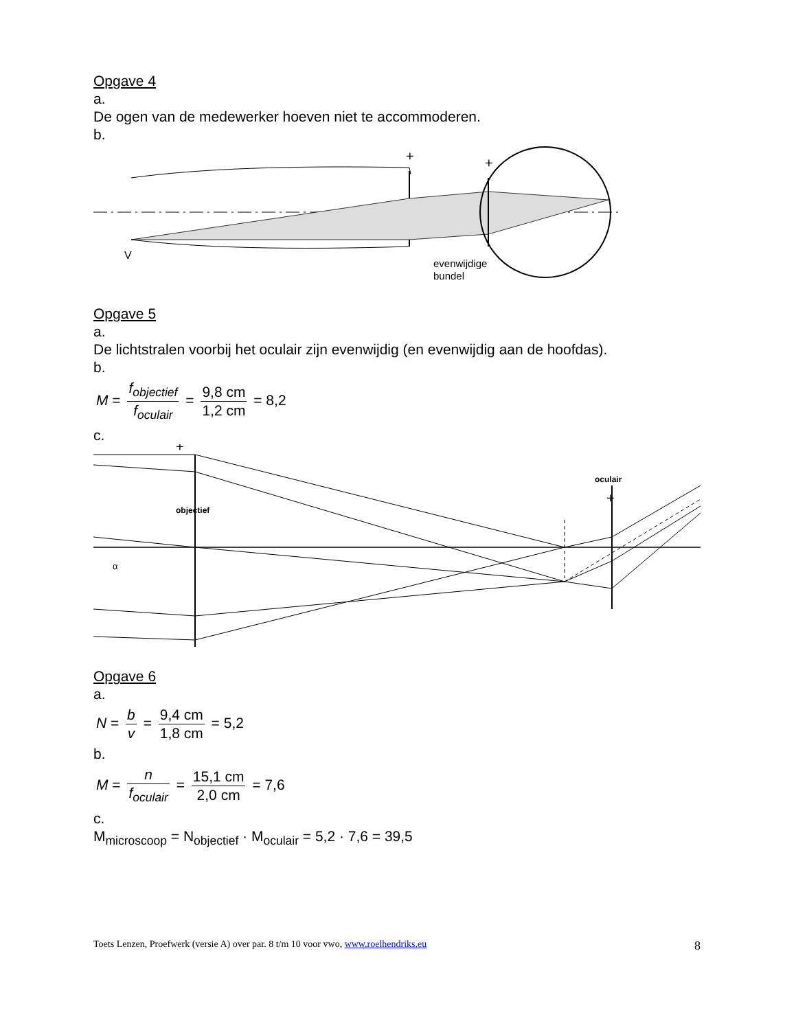Opgave 4
a.
De ogen van de medewerker hoeven niet te accommoderen.
b.
+
+
V
evenwijdige
bundel
Opgave 5
a.
De lichtstralen voorbij het oculair zijn evenwijdig (en evenwijdig aan de hoofdas).
b.
M = f<sub>objectief</sub> f<sub>oculair</sub> = 9,8 cm 1,2 cm = 8,2
c.
+
+
objectief
oculair
α
Opgave 6
a.
N = b v = 9,4 cm 1,8 cm = 5,2
b.
M = n f<sub>oculair</sub> = 15,1 cm 2,0 cm = 7,6
c.
M<sub>microscoop</sub> = N<sub>objectief</sub> · M<sub>oculair</sub> = 5,2 · 7,6 = 39,5
Toets Lenzen, Proefwerk (versie A) over par. 8 t/m 10 voor vwo, www.roelhendriks.eu 8